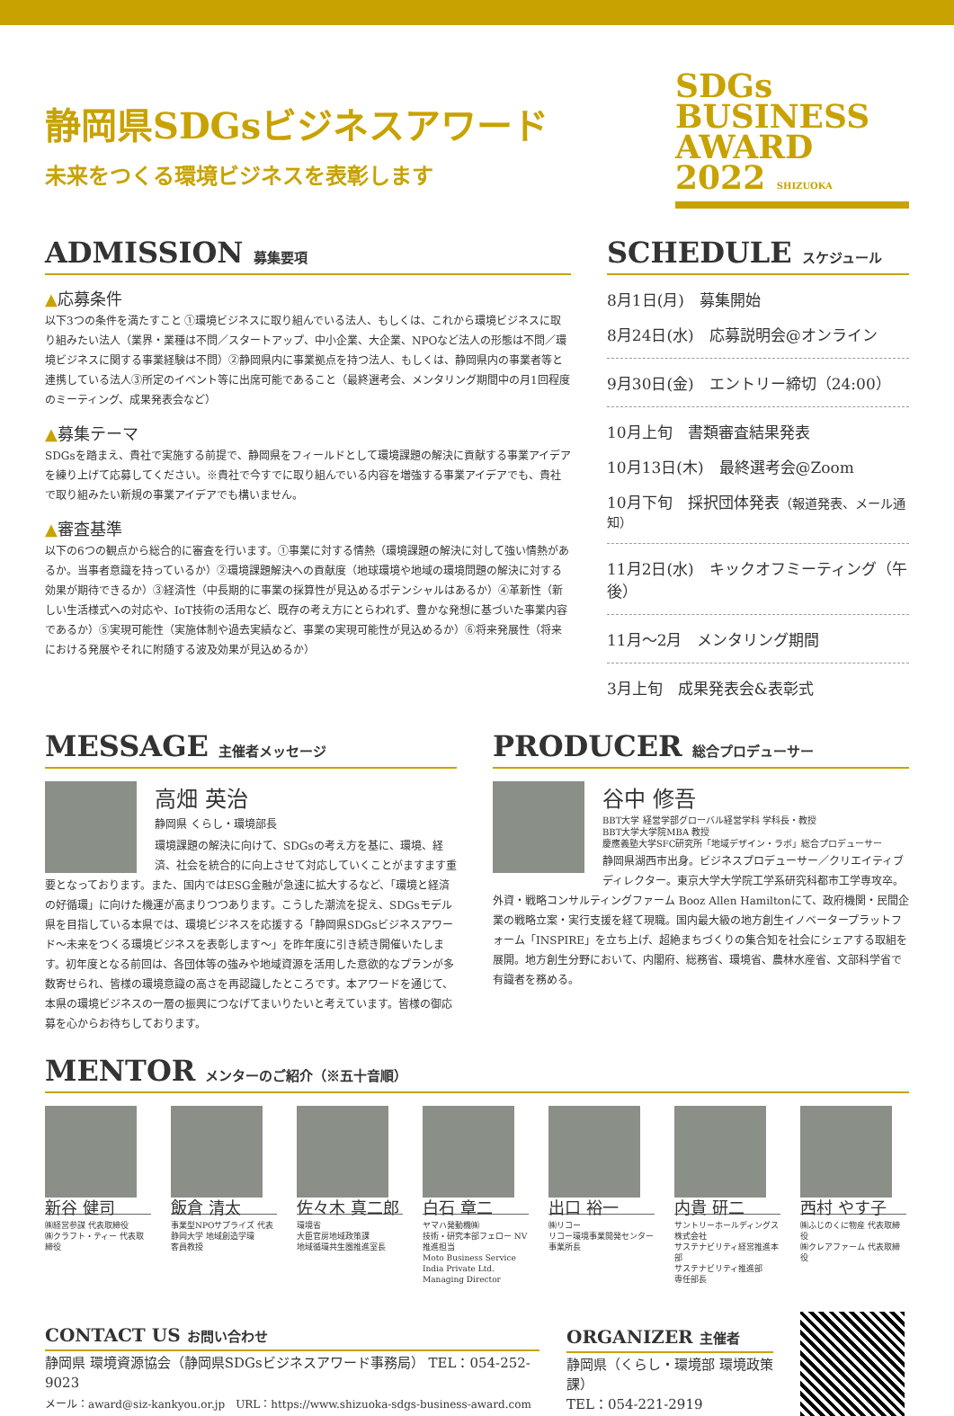静岡県SDGsビジネスアワード
未来をつくる環境ビジネスを表彰します
SDGs
BUSINESS
AWARD 2022 SHIZUOKA
ADMISSION 募集要項
▲応募条件
以下3つの条件を満たすこと ①環境ビジネスに取り組んでいる法人、もしくは、これから環境ビジネスに取り組みたい法人（業界・業種は不問／スタートアップ、中小企業、大企業、NPOなど法人の形態は不問／環境ビジネスに関する事業経験は不問）②静岡県内に事業拠点を持つ法人、もしくは、静岡県内の事業者等と連携している法人③所定のイベント等に出席可能であること（最終選考会、メンタリング期間中の月1回程度のミーティング、成果発表会など）
▲募集テーマ
SDGsを踏まえ、貴社で実施する前提で、静岡県をフィールドとして環境課題の解決に貢献する事業アイデアを練り上げて応募してください。※貴社で今すでに取り組んでいる内容を増強する事業アイデアでも、貴社で取り組みたい新規の事業アイデアでも構いません。
▲審査基準
以下の6つの観点から総合的に審査を行います。①事業に対する情熱（環境課題の解決に対して強い情熱があるか。当事者意識を持っているか）②環境課題解決への貢献度（地球環境や地域の環境問題の解決に対する効果が期待できるか）③経済性（中長期的に事業の採算性が見込めるポテンシャルはあるか）④革新性（新しい生活様式への対応や、IoT技術の活用など、既存の考え方にとらわれず、豊かな発想に基づいた事業内容であるか）⑤実現可能性（実施体制や過去実績など、事業の実現可能性が見込めるか）⑥将来発展性（将来における発展やそれに附随する波及効果が見込めるか）
SCHEDULE スケジュール
8月1日(月)　募集開始
8月24日(水)　応募説明会@オンライン
9月30日(金)　エントリー締切（24:00）
10月上旬　書類審査結果発表
10月13日(木)　最終選考会@Zoom
10月下旬　採択団体発表（報道発表、メール通知）
11月2日(水)　キックオフミーティング（午後）
11月〜2月　メンタリング期間
3月上旬　成果発表会&表彰式
MESSAGE 主催者メッセージ
高畑 英治
静岡県 くらし・環境部長
環境課題の解決に向けて、SDGsの考え方を基に、環境、経済、社会を統合的に向上させて対応していくことがますます重要となっております。また、国内ではESG金融が急速に拡大するなど、「環境と経済の好循環」に向けた機運が高まりつつあります。こうした潮流を捉え、SDGsモデル県を目指している本県では、環境ビジネスを応援する「静岡県SDGsビジネスアワード〜未来をつくる環境ビジネスを表彰します〜」を昨年度に引き続き開催いたします。初年度となる前回は、各団体等の強みや地域資源を活用した意欲的なプランが多数寄せられ、皆様の環境意識の高さを再認識したところです。本アワードを通じて、本県の環境ビジネスの一層の振興につなげてまいりたいと考えています。皆様の御応募を心からお待ちしております。
PRODUCER 総合プロデューサー
谷中 修吾
BBT大学 経営学部グローバル経営学科 学科長・教授
BBT大学大学院MBA 教授
慶應義塾大学SFC研究所「地域デザイン・ラボ」総合プロデューサー
静岡県湖西市出身。ビジネスプロデューサー／クリエイティブディレクター。東京大学大学院工学系研究科都市工学専攻卒。外資・戦略コンサルティングファーム Booz Allen Hamiltonにて、政府機関・民間企業の戦略立案・実行支援を経て現職。国内最大級の地方創生イノベータープラットフォーム「INSPIRE」を立ち上げ、超絶まちづくりの集合知を社会にシェアする取組を展開。地方創生分野において、内閣府、総務省、環境省、農林水産省、文部科学省で有識者を務める。
MENTOR メンターのご紹介（※五十音順）
新谷 健司
㈱経営参謀 代表取締役
㈱クラフト・ティー 代表取締役
飯倉 清太
事業型NPOサプライズ 代表
静岡大学 地域創造学環
客員教授
佐々木 真二郎
環境省
大臣官房地域政策課
地域循環共生圏推進室長
白石 章二
ヤマハ発動機㈱
技術・研究本部フェロー NV推進担当
Moto Business Service India Private Ltd.
Managing Director
出口 裕一
㈱リコー
リコー環境事業開発センター
事業所長
内貴 研二
サントリーホールディングス株式会社
サステナビリティ経営推進本部
サステナビリティ推進部
専任部長
西村 やす子
㈱ふじのくに物産 代表取締役
㈱クレアファーム 代表取締役
CONTACT US お問い合わせ
静岡県 環境資源協会（静岡県SDGsビジネスアワード事務局） TEL：054-252-9023
メール：award@siz-kankyou.or.jp　URL：https://www.shizuoka-sdgs-business-award.com
ORGANIZER 主催者
静岡県（くらし・環境部 環境政策課）
TEL：054-221-2919